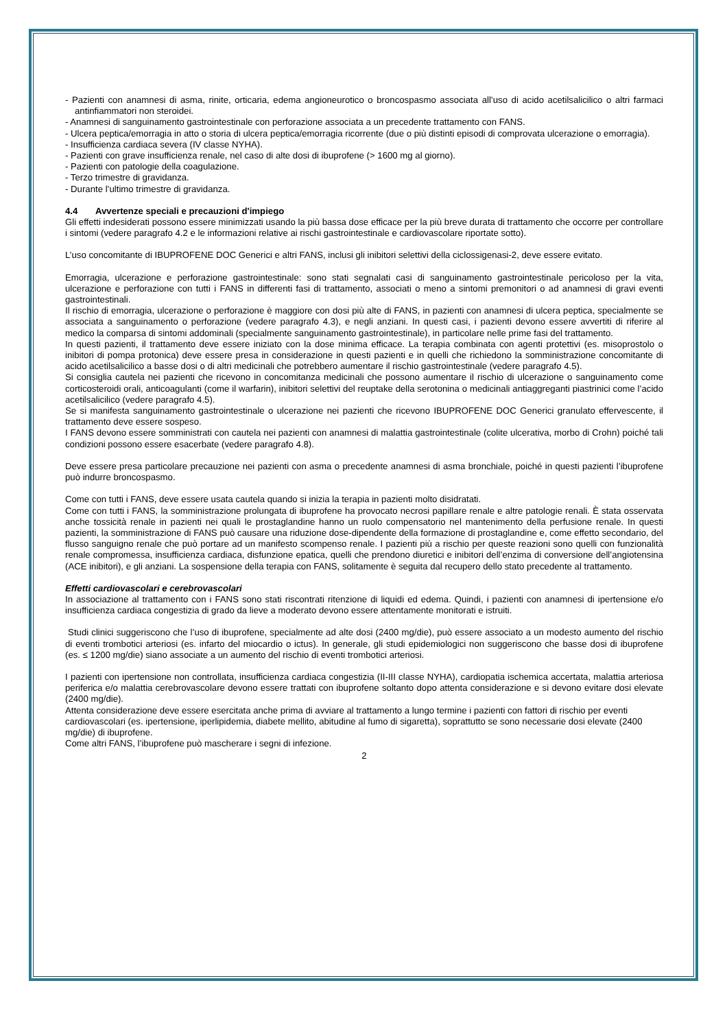- Pazienti con anamnesi di asma, rinite, orticaria, edema angioneurotico o broncospasmo associata all’uso di acido acetilsalicilico o altri farmaci antinfiammatori non steroidei.
- Anamnesi di sanguinamento gastrointestinale con perforazione associata a un precedente trattamento con FANS.
- Ulcera peptica/emorragia in atto o storia di ulcera peptica/emorragia ricorrente (due o più distinti episodi di comprovata ulcerazione o emorragia).
- Insufficienza cardiaca severa (IV classe NYHA).
- Pazienti con grave insufficienza renale, nel caso di alte dosi di ibuprofene (> 1600 mg al giorno).
- Pazienti con patologie della coagulazione.
- Terzo trimestre di gravidanza.
- Durante l’ultimo trimestre di gravidanza.
4.4 Avvertenze speciali e precauzioni d'impiego
Gli effetti indesiderati possono essere minimizzati usando la più bassa dose efficace per la più breve durata di trattamento che occorre per controllare i sintomi (vedere paragrafo 4.2 e le informazioni relative ai rischi gastrointestinale e cardiovascolare riportate sotto).
L’uso concomitante di IBUPROFENE DOC Generici e altri FANS, inclusi gli inibitori selettivi della ciclossigenasi-2, deve essere evitato.
Emorragia, ulcerazione e perforazione gastrointestinale: sono stati segnalati casi di sanguinamento gastrointestinale pericoloso per la vita, ulcerazione e perforazione con tutti i FANS in differenti fasi di trattamento, associati o meno a sintomi premonitori o ad anamnesi di gravi eventi gastrointestinali.
Il rischio di emorragia, ulcerazione o perforazione è maggiore con dosi più alte di FANS, in pazienti con anamnesi di ulcera peptica, specialmente se associata a sanguinamento o perforazione (vedere paragrafo 4.3), e negli anziani. In questi casi, i pazienti devono essere avvertiti di riferire al medico la comparsa di sintomi addominali (specialmente sanguinamento gastrointestinale), in particolare nelle prime fasi del trattamento.
In questi pazienti, il trattamento deve essere iniziato con la dose minima efficace. La terapia combinata con agenti protettivi (es. misoprostolo o inibitori di pompa protonica) deve essere presa in considerazione in questi pazienti e in quelli che richiedono la somministrazione concomitante di acido acetilsalicilico a basse dosi o di altri medicinali che potrebbero aumentare il rischio gastrointestinale (vedere paragrafo 4.5).
Si consiglia cautela nei pazienti che ricevono in concomitanza medicinali che possono aumentare il rischio di ulcerazione o sanguinamento come corticosteroidi orali, anticoagulanti (come il warfarin), inibitori selettivi del reuptake della serotonina o medicinali antiaggreganti piastrinici come l’acido acetilsalicilico (vedere paragrafo 4.5).
Se si manifesta sanguinamento gastrointestinale o ulcerazione nei pazienti che ricevono IBUPROFENE DOC Generici granulato effervescente, il trattamento deve essere sospeso.
I FANS devono essere somministrati con cautela nei pazienti con anamnesi di malattia gastrointestinale (colite ulcerativa, morbo di Crohn) poiché tali condizioni possono essere esacerbate (vedere paragrafo 4.8).
Deve essere presa particolare precauzione nei pazienti con asma o precedente anamnesi di asma bronchiale, poiché in questi pazienti l’ibuprofene può indurre broncospasmo.
Come con tutti i FANS, deve essere usata cautela quando si inizia la terapia in pazienti molto disidratati.
Come con tutti i FANS, la somministrazione prolungata di ibuprofene ha provocato necrosi papillare renale e altre patologie renali. È stata osservata anche tossicità renale in pazienti nei quali le prostaglandine hanno un ruolo compensatorio nel mantenimento della perfusione renale. In questi pazienti, la somministrazione di FANS può causare una riduzione dose-dipendente della formazione di prostaglandine e, come effetto secondario, del flusso sanguigno renale che può portare ad un manifesto scompenso renale. I pazienti più a rischio per queste reazioni sono quelli con funzionalità renale compromessa, insufficienza cardiaca, disfunzione epatica, quelli che prendono diuretici e inibitori dell’enzima di conversione dell’angiotensina (ACE inibitori), e gli anziani. La sospensione della terapia con FANS, solitamente è seguita dal recupero dello stato precedente al trattamento.
Effetti cardiovascolari e cerebrovascolari
In associazione al trattamento con i FANS sono stati riscontrati ritenzione di liquidi ed edema. Quindi, i pazienti con anamnesi di ipertensione e/o insufficienza cardiaca congestizia di grado da lieve a moderato devono essere attentamente monitorati e istruiti.
Studi clinici suggeriscono che l’uso di ibuprofene, specialmente ad alte dosi (2400 mg/die), può essere associato a un modesto aumento del rischio di eventi trombotici arteriosi (es. infarto del miocardio o ictus). In generale, gli studi epidemiologici non suggeriscono che basse dosi di ibuprofene (es. ≤ 1200 mg/die) siano associate a un aumento del rischio di eventi trombotici arteriosi.
I pazienti con ipertensione non controllata, insufficienza cardiaca congestizia (II-III classe NYHA), cardiopatia ischemica accertata, malattia arteriosa periferica e/o malattia cerebrovascolare devono essere trattati con ibuprofene soltanto dopo attenta considerazione e si devono evitare dosi elevate (2400 mg/die).
Attenta considerazione deve essere esercitata anche prima di avviare al trattamento a lungo termine i pazienti con fattori di rischio per eventi cardiovascolari (es. ipertensione, iperlipidemia, diabete mellito, abitudine al fumo di sigaretta), soprattutto se sono necessarie dosi elevate (2400 mg/die) di ibuprofene.
Come altri FANS, l’ibuprofene può mascherare i segni di infezione.
2